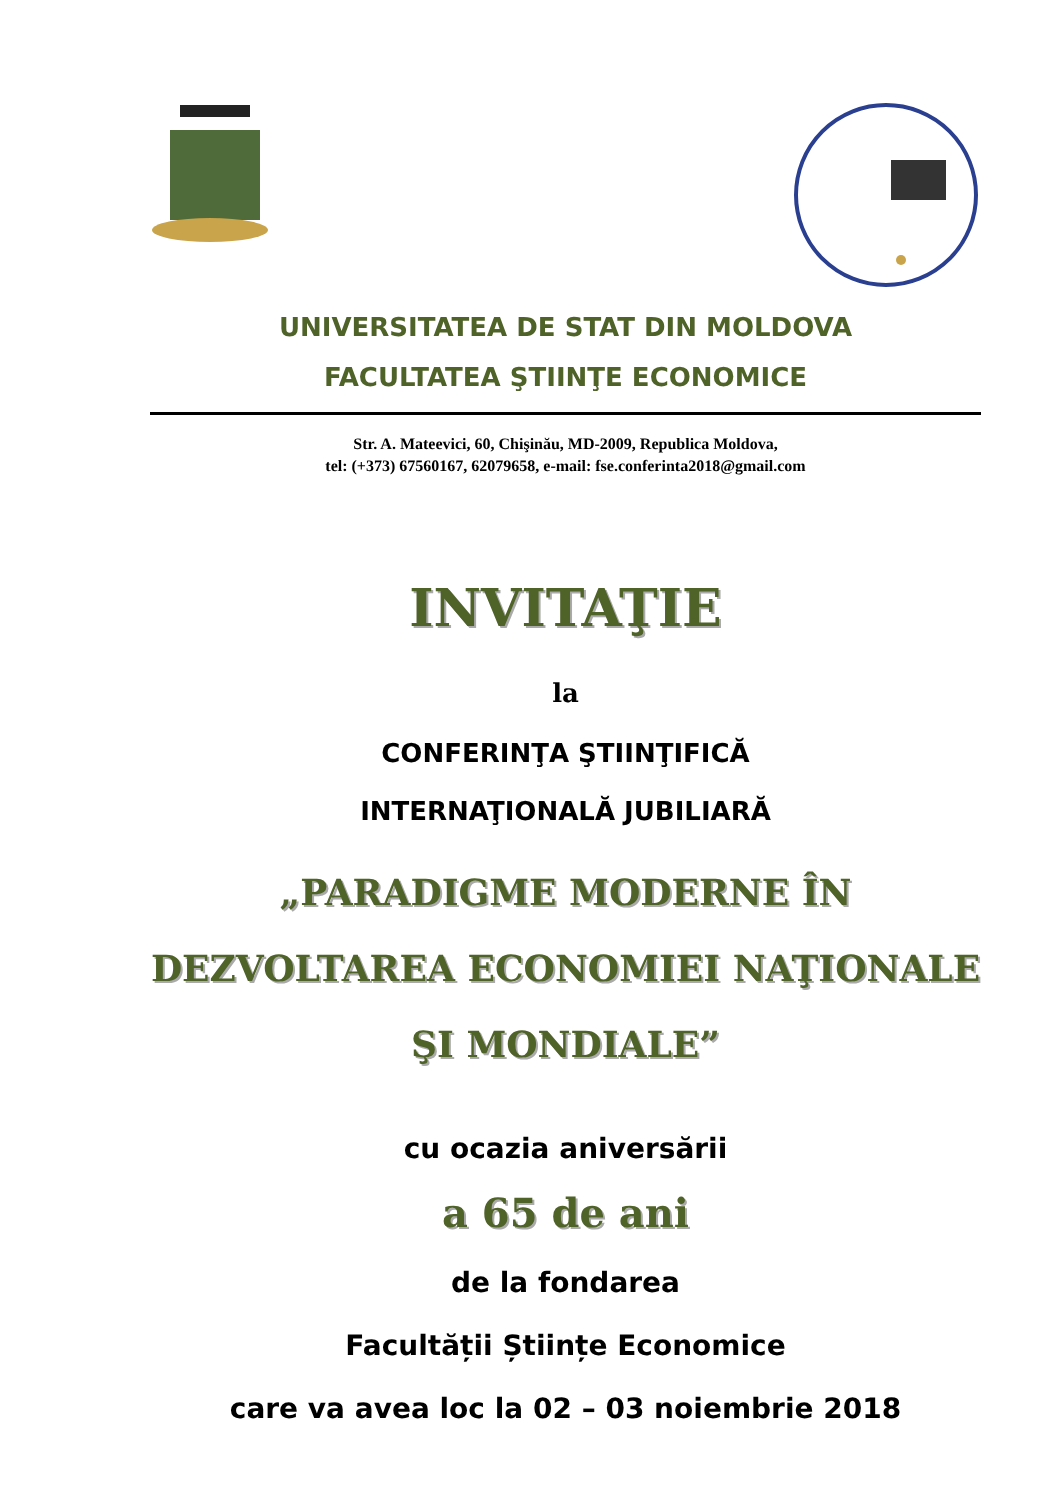UNIVERSITATEA DE STAT DIN MOLDOVA
FACULTATEA ŞTIINŢE ECONOMICE
Str. A. Mateevici, 60, Chişinău, MD-2009, Republica Moldova,
tel: (+373) 67560167, 62079658, e-mail: fse.conferinta2018@gmail.com
INVITAŢIE
la
CONFERINŢA ŞTIINŢIFICĂ
INTERNAŢIONALĂ JUBILIARĂ
„PARADIGME MODERNE ÎN DEZVOLTAREA ECONOMIEI NAŢIONALE ŞI MONDIALE”
cu ocazia aniversării
a 65 de ani
de la fondarea
Facultății Științe Economice
care va avea loc la 02 – 03 noiembrie 2018